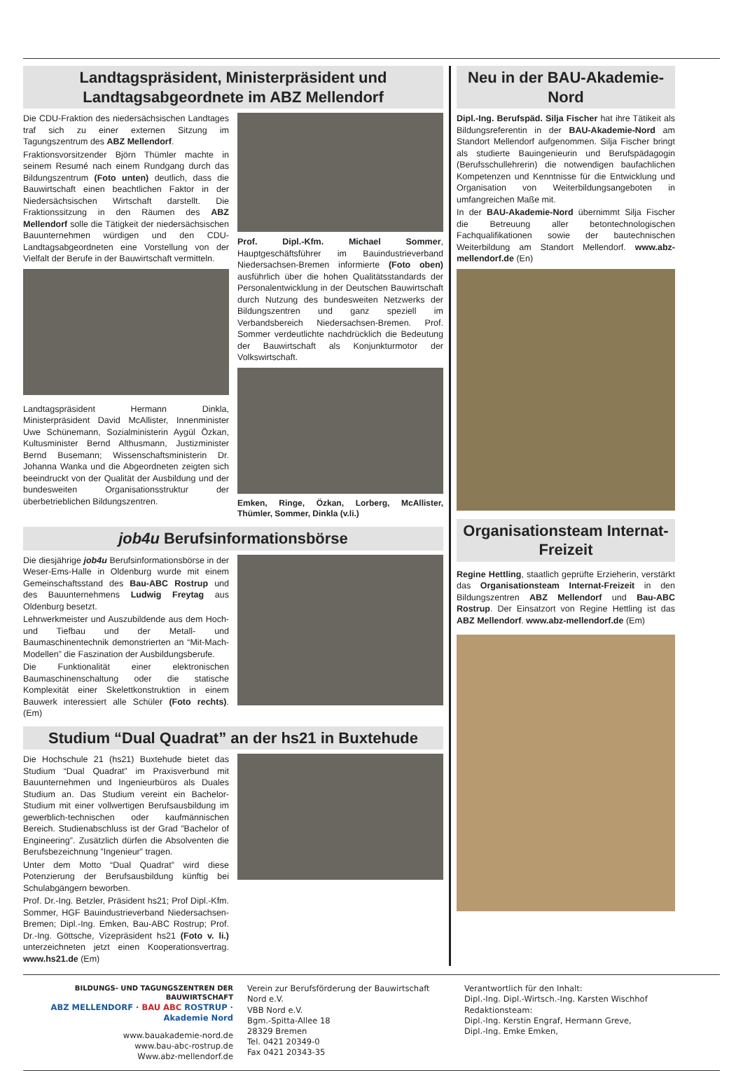Landtagspräsident, Ministerpräsident und Landtagsabgeordnete im ABZ Mellendorf
Die CDU-Fraktion des niedersächsischen Landtages traf sich zu einer externen Sitzung im Tagungszentrum des ABZ Mellendorf.
Fraktionsvorsitzender Björn Thümler machte in seinem Resumé nach einem Rundgang durch das Bildungszentrum (Foto unten) deutlich, dass die Bauwirtschaft einen beachtlichen Faktor in der Niedersächsischen Wirtschaft darstellt. Die Fraktionssitzung in den Räumen des ABZ Mellendorf solle die Tätigkeit der niedersächsischen Bauunternehmen würdigen und den CDU-Landtagsabgeordneten eine Vorstellung von der Vielfalt der Berufe in der Bauwirtschaft vermitteln.
Landtagspräsident Hermann Dinkla, Ministerpräsident David McAllister, Innenminister Uwe Schünemann, Sozialministerin Aygül Özkan, Kultusminister Bernd Althusmann, Justizminister Bernd Busemann; Wissenschaftsministerin Dr. Johanna Wanka und die Abgeordneten zeigten sich beeindruckt von der Qualität der Ausbildung und der bundesweiten Organisationsstruktur der überbetrieblichen Bildungszentren.
Prof. Dipl.-Kfm. Michael Sommer, Hauptgeschäftsführer im Bauindustrieverband Niedersachsen-Bremen informierte (Foto oben) ausführlich über die hohen Qualitätsstandards der Personalentwicklung in der Deutschen Bauwirtschaft durch Nutzung des bundesweiten Netzwerks der Bildungszentren und ganz speziell im Verbandsbereich Niedersachsen-Bremen. Prof. Sommer verdeutlichte nachdrücklich die Bedeutung der Bauwirtschaft als Konjunkturmotor der Volkswirtschaft.
Emken, Ringe, Özkan, Lorberg, McAllister, Thümler, Sommer, Dinkla (v.li.)
job4u Berufsinformationsbörse
Die diesjährige job4u Berufsinformationsbörse in der Weser-Ems-Halle in Oldenburg wurde mit einem Gemeinschaftsstand des Bau-ABC Rostrup und des Bauunternehmens Ludwig Freytag aus Oldenburg besetzt.
Lehrwerkmeister und Auszubildende aus dem Hoch- und Tiefbau und der Metall- und Baumaschinentechnik demonstrierten an “Mit-Mach-Modellen” die Faszination der Ausbildungsberufe.
Die Funktionalität einer elektronischen Baumaschinenschaltung oder die statische Komplexität einer Skelettkonstruktion in einem Bauwerk interessiert alle Schüler (Foto rechts). (Em)
Studium “Dual Quadrat” an der hs21 in Buxtehude
Die Hochschule 21 (hs21) Buxtehude bietet das Studium “Dual Quadrat” im Praxisverbund mit Bauunternehmen und Ingenieurbüros als Duales Studium an. Das Studium vereint ein Bachelor-Studium mit einer vollwertigen Berufsausbildung im gewerblich-technischen oder kaufmännischen Bereich. Studienabschluss ist der Grad ”Bachelor of Engineering”. Zusätzlich dürfen die Absolventen die Berufsbezeichnung ”Ingenieur” tragen.
Unter dem Motto “Dual Quadrat” wird diese Potenzierung der Berufsausbildung künftig bei Schulabgängern beworben.
Prof. Dr.-Ing. Betzler, Präsident hs21; Prof Dipl.-Kfm. Sommer, HGF Bauindustrieverband Niedersachsen-Bremen; Dipl.-Ing. Emken, Bau-ABC Rostrup; Prof. Dr.-Ing. Göttsche, Vizepräsident hs21 (Foto v. li.) unterzeichneten jetzt einen Kooperationsvertrag. www.hs21.de (Em)
Neu in der BAU-Akademie-Nord
Dipl.-Ing. Berufspäd. Silja Fischer hat ihre Tätikeit als Bildungsreferentin in der BAU-Akademie-Nord am Standort Mellendorf aufgenommen. Silja Fischer bringt als studierte Bauingenieurin und Berufspädagogin (Berufsschullehrerin) die notwendigen baufachlichen Kompetenzen und Kenntnisse für die Entwicklung und Organisation von Weiterbildungsangeboten in umfangreichen Maße mit.
In der BAU-Akademie-Nord übernimmt Silja Fischer die Betreuung aller betontechnologischen Fachqualifikationen sowie der bautechnischen Weiterbildung am Standort Mellendorf. www.abz-mellendorf.de (En)
Organisationsteam Internat-Freizeit
Regine Hettling, staatlich geprüfte Erzieherin, verstärkt das Organisationsteam Internat-Freizeit in den Bildungszentren ABZ Mellendorf und Bau-ABC Rostrup. Der Einsatzort von Regine Hettling ist das ABZ Mellendorf. www.abz-mellendorf.de (Em)
BILDUNGS- UND TAGUNGSZENTREN DER BAUWIRTSCHAFT
ABZ MELLENDORF · BAU ABC ROSTRUP · Akademie Nord
www.bauakademie-nord.de
www.bau-abc-rostrup.de
Www.abz-mellendorf.de
Verein zur Berufsförderung der Bauwirtschaft Nord e.V.
VBB Nord e.V.
Bgm.-Spitta-Allee 18
28329 Bremen
Tel. 0421 20349-0
Fax 0421 20343-35
Verantwortlich für den Inhalt:
Dipl.-Ing. Dipl.-Wirtsch.-Ing. Karsten Wischhof
Redaktionsteam:
Dipl.-Ing. Kerstin Engraf, Hermann Greve,
Dipl.-Ing. Emke Emken,